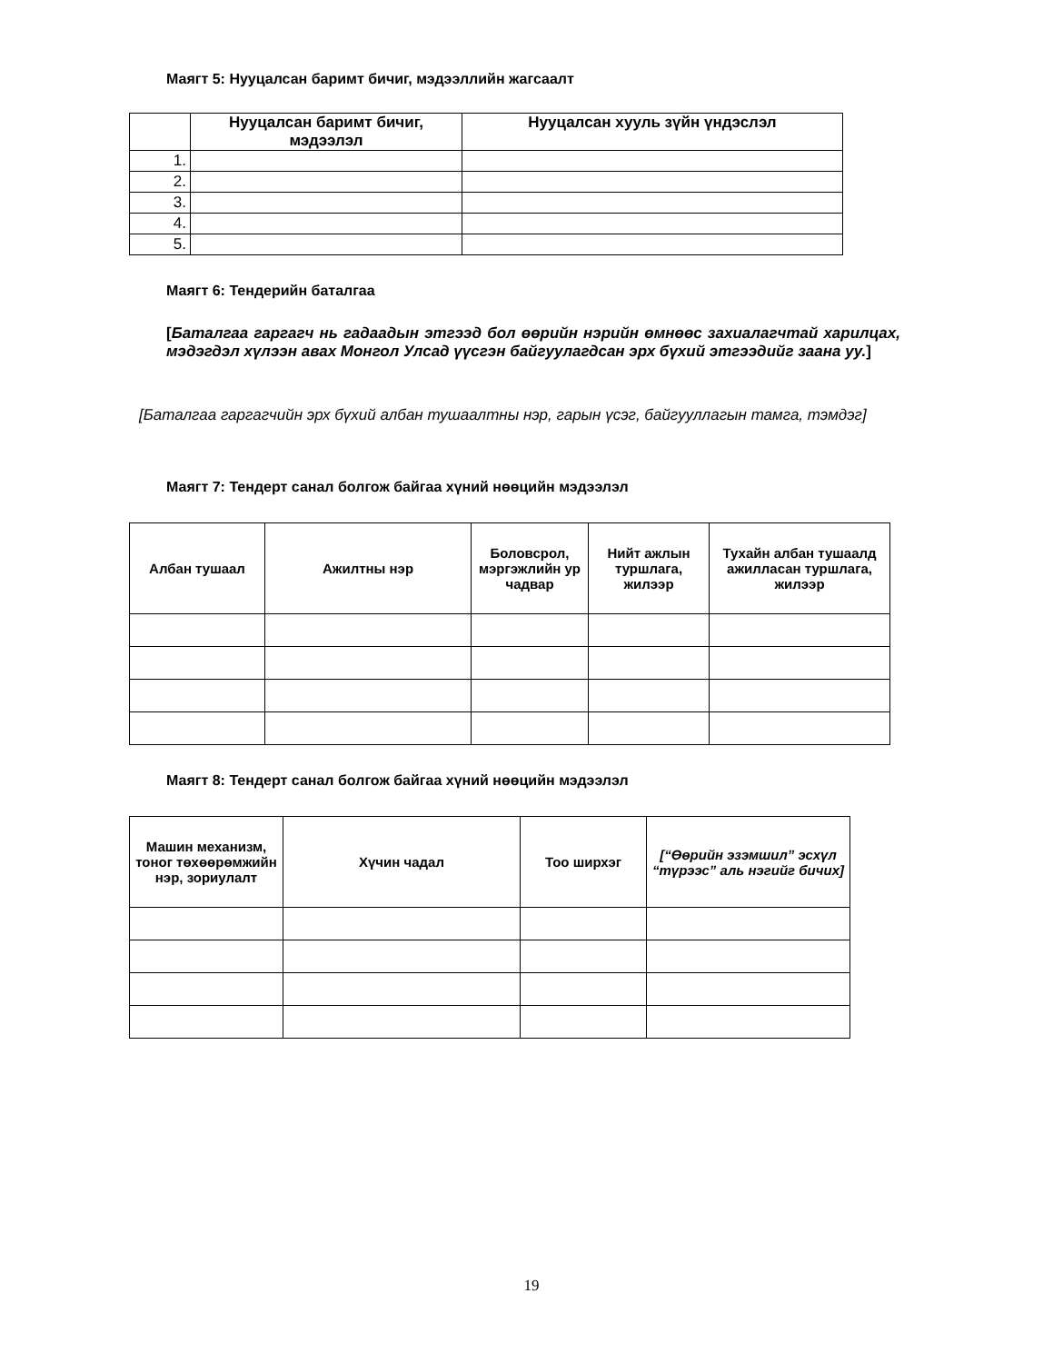Маягт 5: Нууцалсан баримт бичиг, мэдээллийн жагсаалт
| | Нууцалсан баримт бичиг, мэдээлэл | Нууцалсан хууль зүйн үндэслэл |
| --- | --- | --- |
| 1. | | |
| 2. | | |
| 3. | | |
| 4. | | |
| 5. | | |
Маягт 6: Тендерийн баталгаа
[Баталгаа гаргагч нь гадаадын этгээд бол өөрийн нэрийн өмнөөс захиалагчтай харилцах, мэдэгдэл хүлээн авах Монгол Улсад үүсгэн байгуулагдсан эрх бүхий этгээдийг заана уу.]
[Баталгаа гаргагчийн эрх бүхий албан тушаалтны нэр, гарын үсэг, байгууллагын тамга, тэмдэг]
Маягт 7: Тендерт санал болгож байгаа хүний нөөцийн мэдээлэл
| Албан тушаал | Ажилтны нэр | Боловсрол, мэргэжлийн ур чадвар | Нийт ажлын туршлага, жилээр | Тухайн албан тушаалд ажилласан туршлага, жилээр |
| --- | --- | --- | --- | --- |
Маягт 8: Тендерт санал болгож байгаа хүний нөөцийн мэдээлэл
| Машин механизм, тоног төхөөрөмжийн нэр, зориулалт | Хүчин чадал | Тоо ширхэг | [“Өөрийн эзэмшил” эсхүл “түрээс” аль нэгийг бичих] |
| --- | --- | --- | --- |
19